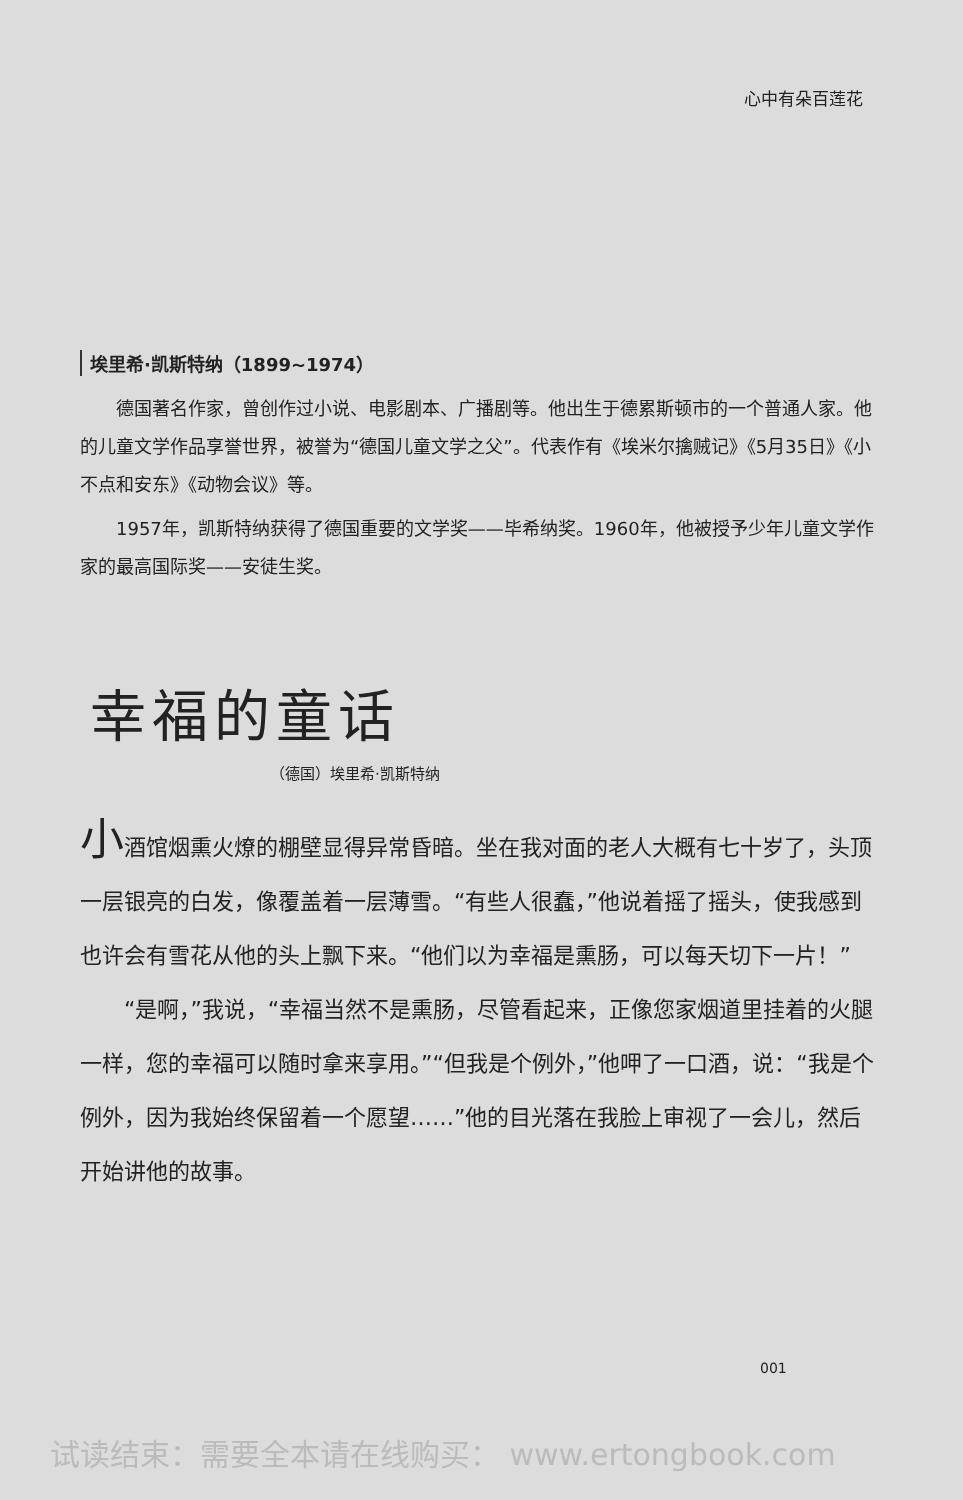心中有朵百莲花
埃里希·凯斯特纳（1899~1974）
德国著名作家，曾创作过小说、电影剧本、广播剧等。他出生于德累斯顿市的一个普通人家。他的儿童文学作品享誉世界，被誉为“德国儿童文学之父”。代表作有《埃米尔擒贼记》《5月35日》《小不点和安东》《动物会议》等。
1957年，凯斯特纳获得了德国重要的文学奖——毕希纳奖。1960年，他被授予少年儿童文学作家的最高国际奖——安徒生奖。
幸福的童话
（德国）埃里希·凯斯特纳
小酒馆烟熏火燎的棚壁显得异常昏暗。坐在我对面的老人大概有七十岁了，头顶一层银亮的白发，像覆盖着一层薄雪。“有些人很蠢，”他说着摇了摇头，使我感到也许会有雪花从他的头上飘下来。“他们以为幸福是熏肠，可以每天切下一片！”
“是啊，”我说，“幸福当然不是熏肠，尽管看起来，正像您家烟道里挂着的火腿一样，您的幸福可以随时拿来享用。”“但我是个例外，”他呷了一口酒，说：“我是个例外，因为我始终保留着一个愿望……”他的目光落在我脸上审视了一会儿，然后开始讲他的故事。
001
试读结束：需要全本请在线购买： www.ertongbook.com